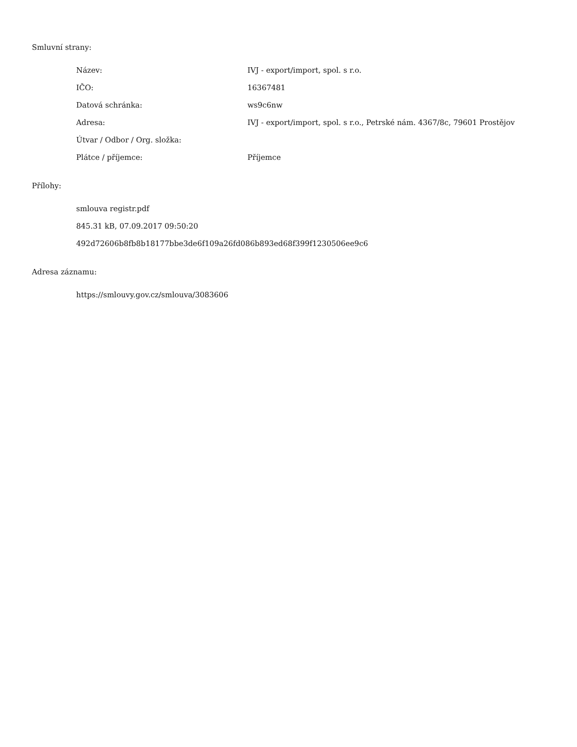Smluvní strany:
| Název: | IVJ - export/import, spol. s r.o. |
| IČO: | 16367481 |
| Datová schránka: | ws9c6nw |
| Adresa: | IVJ - export/import, spol. s r.o., Petrské nám. 4367/8c, 79601 Prostějov |
| Útvar / Odbor / Org. složka: | |
| Plátce / příjemce: | Příjemce |
Přílohy:
smlouva registr.pdf
845.31 kB, 07.09.2017 09:50:20
492d72606b8fb8b18177bbe3de6f109a26fd086b893ed68f399f1230506ee9c6
Adresa záznamu:
https://smlouvy.gov.cz/smlouva/3083606